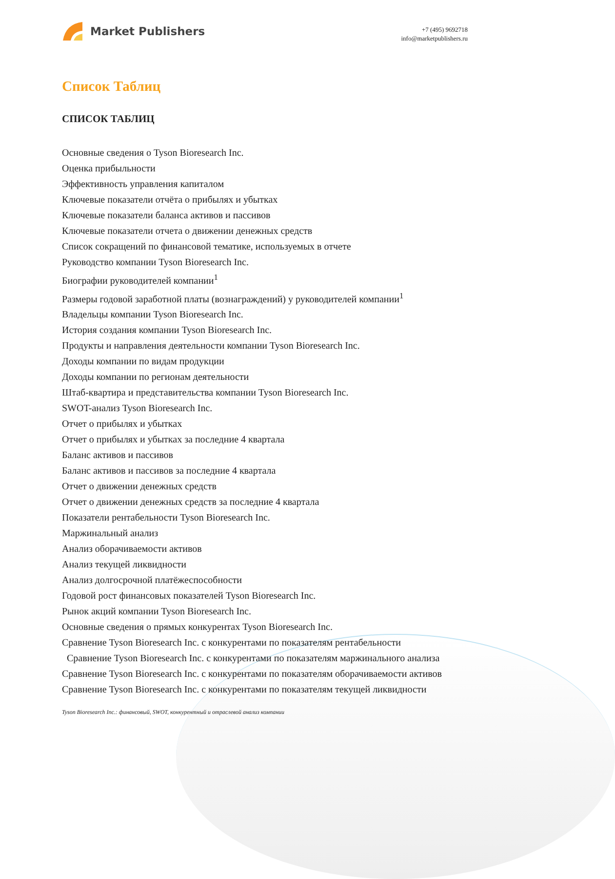Market Publishers
+7 (495) 9692718
info@marketpublishers.ru
Список Таблиц
СПИСОК ТАБЛИЦ
Основные сведения о Tyson Bioresearch Inc.
Оценка прибыльности
Эффективность управления капиталом
Ключевые показатели отчёта о прибылях и убытках
Ключевые показатели баланса активов и пассивов
Ключевые показатели отчета о движении денежных средств
Список сокращений по финансовой тематике, используемых в отчете
Руководство компании Tyson Bioresearch Inc.
Биографии руководителей компании<sup>1</sup>
Размеры годовой заработной платы (вознаграждений) у руководителей компании<sup>1</sup>
Владельцы компании Tyson Bioresearch Inc.
История создания компании Tyson Bioresearch Inc.
Продукты и направления деятельности компании Tyson Bioresearch Inc.
Доходы компании по видам продукции
Доходы компании по регионам деятельности
Штаб-квартира и представительства компании Tyson Bioresearch Inc.
SWOT-анализ Tyson Bioresearch Inc.
Отчет о прибылях и убытках
Отчет о прибылях и убытках за последние 4 квартала
Баланс активов и пассивов
Баланс активов и пассивов за последние 4 квартала
Отчет о движении денежных средств
Отчет о движении денежных средств за последние 4 квартала
Показатели рентабельности Tyson Bioresearch Inc.
Маржинальный анализ
Анализ оборачиваемости активов
Анализ текущей ликвидности
Анализ долгосрочной платёжеспособности
Годовой рост финансовых показателей Tyson Bioresearch Inc.
Рынок акций компании Tyson Bioresearch Inc.
Основные сведения о прямых конкурентах Tyson Bioresearch Inc.
Сравнение Tyson Bioresearch Inc. с конкурентами по показателям рентабельности
Сравнение Tyson Bioresearch Inc. с конкурентами по показателям маржинального анализа
Сравнение Tyson Bioresearch Inc. с конкурентами по показателям оборачиваемости активов
Сравнение Tyson Bioresearch Inc. с конкурентами по показателям текущей ликвидности
Tyson Bioresearch Inc.: финансовый, SWOT, конкурентный и отраслевой анализ компании